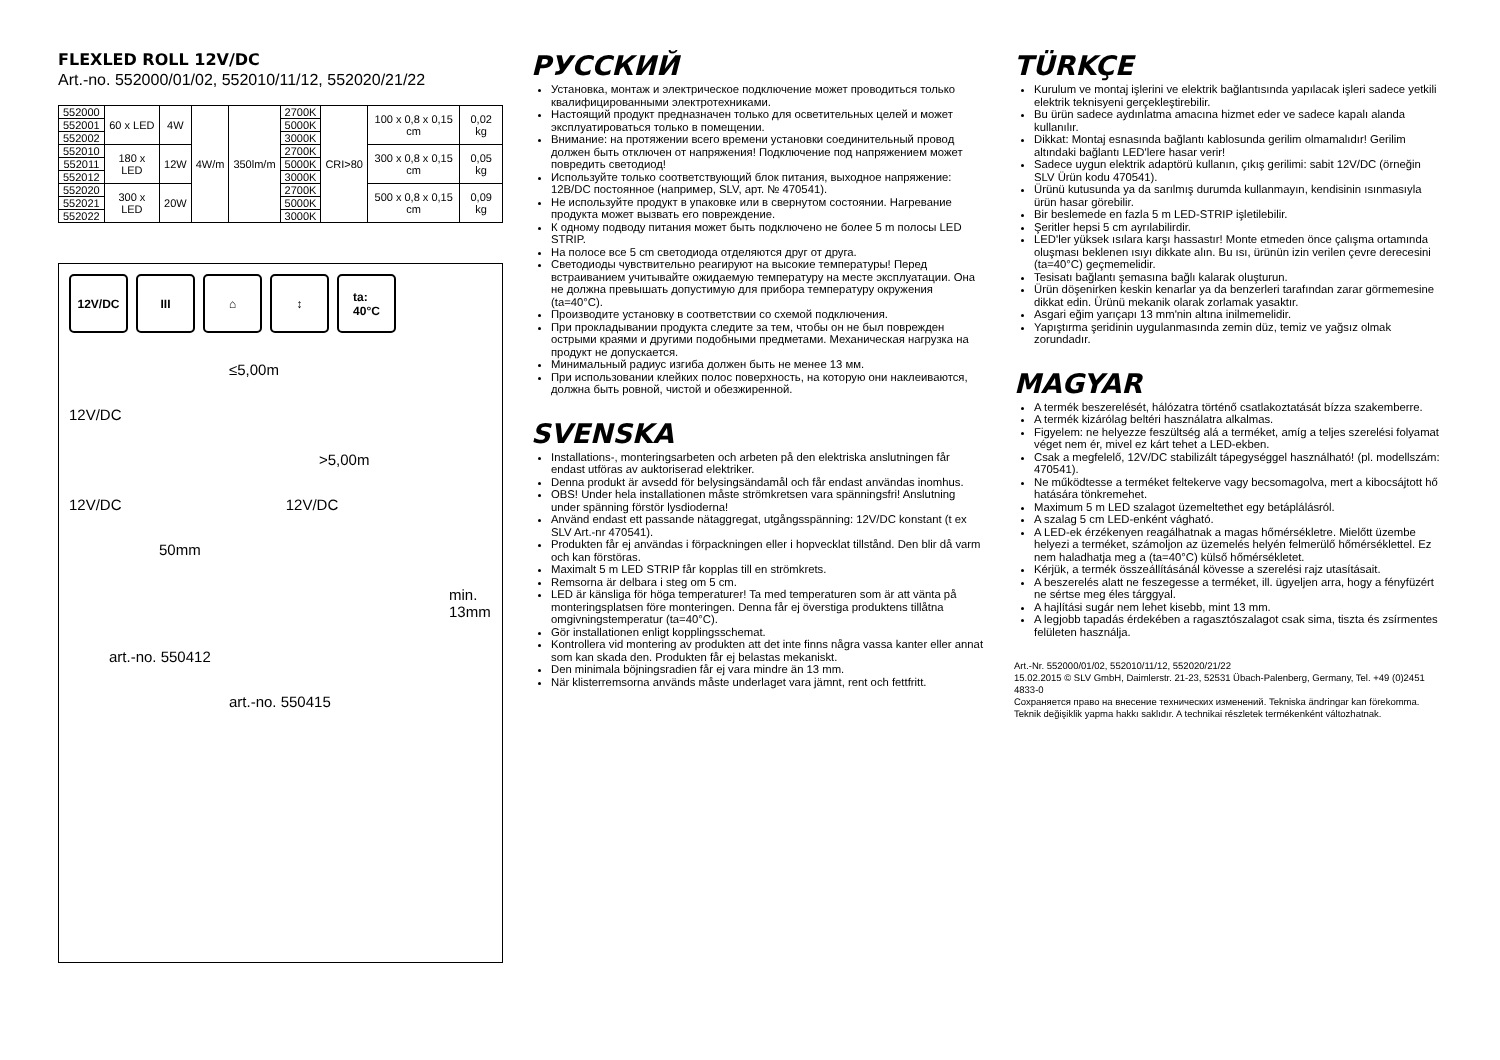FLEXLED ROLL 12V/DC
Art.-no. 552000/01/02, 552010/11/12, 552020/21/22
| 552000 | 60 x LED | 4W | 4W/m | 350lm/m | 2700K | CRI>80 | 100 x 0,8 x 0,15 cm | 0,02 kg |
| 552001 | | | | | 5000K | | | |
| 552002 | | | | | 3000K | | | |
| 552010 | 180 x LED | 12W | | | 2700K | | 300 x 0,8 x 0,15 cm | 0,05 kg |
| 552011 | | | | | 5000K | | | |
| 552012 | | | | | 3000K | | | |
| 552020 | 300 x LED | 20W | | | 2700K | | 500 x 0,8 x 0,15 cm | 0,09 kg |
| 552021 | | | | | 5000K | | | |
| 552022 | | | | | 3000K | | | |
12V/DC III ⌂ ↕ ta:
40°C
≤5,00m
12V/DC
>5,00m
12V/DC 12V/DC
50mm
min. 13mm
art.-no. 550412
art.-no. 550415
РУССКИЙ
Установка, монтаж и электрическое подключение может проводиться только квалифицированными электротехниками.
Настоящий продукт предназначен только для осветительных целей и может эксплуатироваться только в помещении.
Внимание: на протяжении всего времени установки соединительный провод должен быть отключен от напряжения! Подключение под напряжением может повредить светодиод!
Используйте только соответствующий блок питания, выходное напряжение: 12В/DC постоянное (например, SLV, арт. № 470541).
Не используйте продукт в упаковке или в свернутом состоянии. Нагревание продукта может вызвать его повреждение.
К одному подводу питания может быть подключено не более 5 m полосы LED STRIP.
На полосе все 5 cm светодиода отделяются друг от друга.
Светодиоды чувствительно реагируют на высокие температуры! Перед встраиванием учитывайте ожидаемую температуру на месте эксплуатации. Она не должна превышать допустимую для прибора температуру окружения (ta=40°C).
Производите установку в соответствии со схемой подключения.
При прокладывании продукта следите за тем, чтобы он не был поврежден острыми краями и другими подобными предметами. Механическая нагрузка на продукт не допускается.
Минимальный радиус изгиба должен быть не менее 13 мм.
При использовании клейких полос поверхность, на которую они наклеиваются, должна быть ровной, чистой и обезжиренной.
SVENSKA
Installations-, monteringsarbeten och arbeten på den elektriska anslutningen får endast utföras av auktoriserad elektriker.
Denna produkt är avsedd för belysingsändamål och får endast användas inomhus.
OBS! Under hela installationen måste strömkretsen vara spänningsfri! Anslutning under spänning förstör lysdioderna!
Använd endast ett passande nätaggregat, utgångsspänning: 12V/DC konstant (t ex SLV Art.-nr 470541).
Produkten får ej användas i förpackningen eller i hopvecklat tillstånd. Den blir då varm och kan förstöras.
Maximalt 5 m LED STRIP får kopplas till en strömkrets.
Remsorna är delbara i steg om 5 cm.
LED är känsliga för höga temperaturer! Ta med temperaturen som är att vänta på monteringsplatsen före monteringen. Denna får ej överstiga produktens tillåtna omgivningstemperatur (ta=40°C).
Gör installationen enligt kopplingsschemat.
Kontrollera vid montering av produkten att det inte finns några vassa kanter eller annat som kan skada den. Produkten får ej belastas mekaniskt.
Den minimala böjningsradien får ej vara mindre än 13 mm.
När klisterremsorna används måste underlaget vara jämnt, rent och fettfritt.
TÜRKÇE
Kurulum ve montaj işlerini ve elektrik bağlantısında yapılacak işleri sadece yetkili elektrik teknisyeni gerçekleştirebilir.
Bu ürün sadece aydınlatma amacına hizmet eder ve sadece kapalı alanda kullanılır.
Dikkat: Montaj esnasında bağlantı kablosunda gerilim olmamalıdır! Gerilim altındaki bağlantı LED'lere hasar verir!
Sadece uygun elektrik adaptörü kullanın, çıkış gerilimi: sabit 12V/DC (örneğin SLV Ürün kodu 470541).
Ürünü kutusunda ya da sarılmış durumda kullanmayın, kendisinin ısınmasıyla ürün hasar görebilir.
Bir beslemede en fazla 5 m LED-STRIP işletilebilir.
Şeritler hepsi 5 cm ayrılabilirdir.
LED'ler yüksek ısılara karşı hassastır! Monte etmeden önce çalışma ortamında oluşması beklenen ısıyı dikkate alın. Bu ısı, ürünün izin verilen çevre derecesini (ta=40°C) geçmemelidir.
Tesisatı bağlantı şemasına bağlı kalarak oluşturun.
Ürün döşenirken keskin kenarlar ya da benzerleri tarafından zarar görmemesine dikkat edin. Ürünü mekanik olarak zorlamak yasaktır.
Asgari eğim yarıçapı 13 mm'nin altına inilmemelidir.
Yapıştırma şeridinin uygulanmasında zemin düz, temiz ve yağsız olmak zorundadır.
MAGYAR
A termék beszerelését, hálózatra történő csatlakoztatását bízza szakemberre.
A termék kizárólag beltéri használatra alkalmas.
Figyelem: ne helyezze feszültség alá a terméket, amíg a teljes szerelési folyamat véget nem ér, mivel ez kárt tehet a LED-ekben.
Csak a megfelelő, 12V/DC stabilizált tápegységgel használható! (pl. modellszám: 470541).
Ne működtesse a terméket feltekerve vagy becsomagolva, mert a kibocsájtott hő hatására tönkremehet.
Maximum 5 m LED szalagot üzemeltethet egy betáplálásról.
A szalag 5 cm LED-enként vágható.
A LED-ek érzékenyen reagálhatnak a magas hőmérsékletre. Mielőtt üzembe helyezi a terméket, számoljon az üzemelés helyén felmerülő hőmérséklettel. Ez nem haladhatja meg a (ta=40°C) külső hőmérsékletet.
Kérjük, a termék összeállításánál kövesse a szerelési rajz utasításait.
A beszerelés alatt ne feszegesse a terméket, ill. ügyeljen arra, hogy a fényfüzért ne sértse meg éles tárggyal.
A hajlítási sugár nem lehet kisebb, mint 13 mm.
A legjobb tapadás érdekében a ragasztószalagot csak sima, tiszta és zsírmentes felületen használja.
Art.-Nr. 552000/01/02, 552010/11/12, 552020/21/22
15.02.2015 © SLV GmbH, Daimlerstr. 21-23, 52531 Übach-Palenberg, Germany, Tel. +49 (0)2451 4833-0
Сохраняется право на внесение технических изменений. Tekniska ändringar kan förekomma. Teknik değişiklik yapma hakkı saklıdır. A technikai részletek termékenként változhatnak.